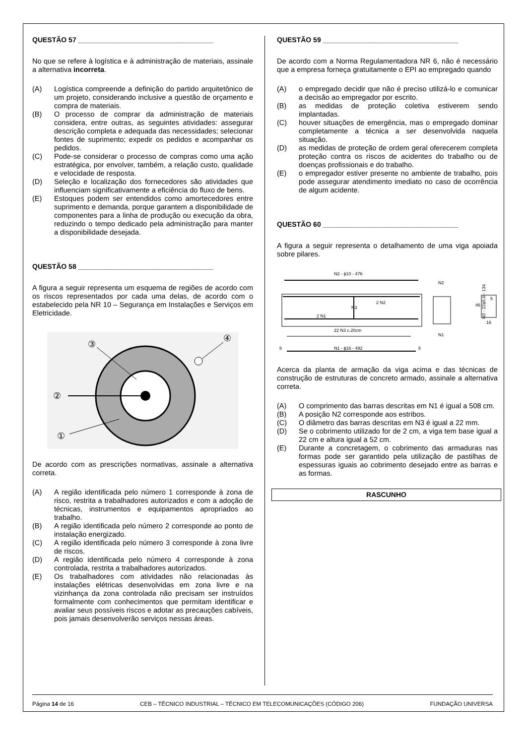QUESTÃO 57 ___________________________________
No que se refere à logística e à administração de materiais, assinale a alternativa incorreta.
(A) Logística compreende a definição do partido arquitetônico de um projeto, considerando inclusive a questão de orçamento e compra de materiais.
(B) O processo de comprar da administração de materiais considera, entre outras, as seguintes atividades: assegurar descrição completa e adequada das necessidades; selecionar fontes de suprimento; expedir os pedidos e acompanhar os pedidos.
(C) Pode-se considerar o processo de compras como uma ação estratégica, por envolver, também, a relação custo, qualidade e velocidade de resposta.
(D) Seleção e localização dos fornecedores são atividades que influenciam significativamente a eficiência do fluxo de bens.
(E) Estoques podem ser entendidos como amortecedores entre suprimento e demanda, porque garantem a disponibilidade de componentes para a linha de produção ou execução da obra, reduzindo o tempo dedicado pela administração para manter a disponibilidade desejada.
QUESTÃO 58 ___________________________________
A figura a seguir representa um esquema de regiões de acordo com os riscos representados por cada uma delas, de acordo com o estabelecido pela NR 10 – Segurança em Instalações e Serviços em Eletricidade.
③
②
①
④
De acordo com as prescrições normativas, assinale a alternativa correta.
(A) A região identificada pelo número 1 corresponde à zona de risco, restrita a trabalhadores autorizados e com a adoção de técnicas, instrumentos e equipamentos apropriados ao trabalho.
(B) A região identificada pelo número 2 corresponde ao ponto de instalação energizado.
(C) A região identificada pelo número 3 corresponde à zona livre de riscos.
(D) A região identificada pelo número 4 corresponde à zona controlada, restrita a trabalhadores autorizados.
(E) Os trabalhadores com atividades não relacionadas às instalações elétricas desenvolvidas em zona livre e na vizinhança da zona controlada não precisam ser instruídos formalmente com conhecimentos que permitam identificar e avaliar seus possíveis riscos e adotar as precauções cabíveis, pois jamais desenvolverão serviços nessas áreas.
QUESTÃO 59 ___________________________________
De acordo com a Norma Regulamentadora NR 6, não é necessário que a empresa forneça gratuitamente o EPI ao empregado quando
(A) o empregado decidir que não é preciso utilizá-lo e comunicar a decisão ao empregador por escrito.
(B) as medidas de proteção coletiva estiverem sendo implantadas.
(C) houver situações de emergência, mas o empregado dominar completamente a técnica a ser desenvolvida naquela situação.
(D) as medidas de proteção de ordem geral oferecerem completa proteção contra os riscos de acidentes do trabalho ou de doenças profissionais e do trabalho.
(E) o empregador estiver presente no ambiente de trabalho, pois pode assegurar atendimento imediato no caso de ocorrência de algum acidente.
QUESTÃO 60 ___________________________________
A figura a seguir representa o detalhamento de uma viga apoiada sobre pilares.
N2 - ϕ10 - 476
2 N2
N3
2 N1
22 N3 c.20cm
8
N1 - ϕ16 - 492
8
N2
N1
46
16
5
N3 - 22ϕ5.0 - 134
Acerca da planta de armação da viga acima e das técnicas de construção de estruturas de concreto armado, assinale a alternativa correta.
(A) O comprimento das barras descritas em N1 é igual a 508 cm.
(B) A posição N2 corresponde aos estribos.
(C) O diâmetro das barras descritas em N3 é igual a 22 mm.
(D) Se o cobrimento utilizado for de 2 cm, a viga tem base igual a 22 cm e altura igual a 52 cm.
(E) Durante a concretagem, o cobrimento das armaduras nas formas pode ser garantido pela utilização de pastilhas de espessuras iguais ao cobrimento desejado entre as barras e as formas.
RASCUNHO
Página 14 de 16 CEB – TÉCNICO INDUSTRIAL – TÉCNICO EM TELECOMUNICAÇÕES (CÓDIGO 206) FUNDAÇÃO UNIVERSA